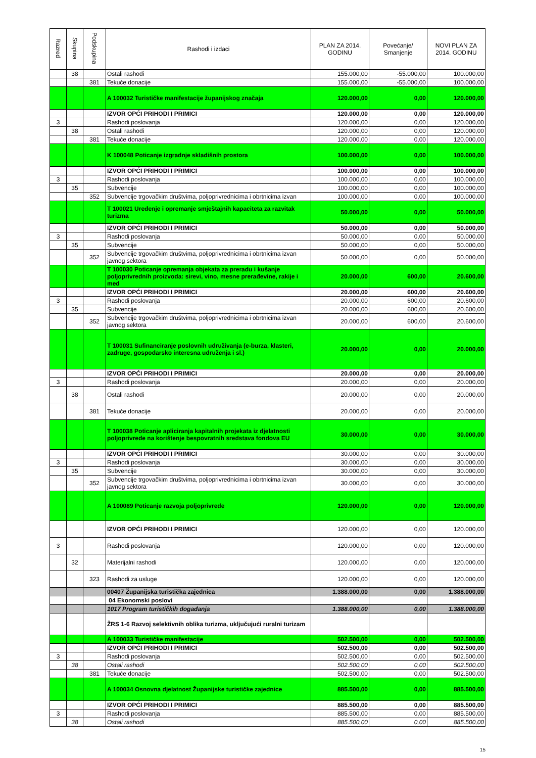| Razred | Skupina | Podskupina | Rashodi i izdaci | PLAN ZA 2014. GODINU | Povećanje/ Smanjenje | NOVI PLAN ZA 2014. GODINU |
| --- | --- | --- | --- | --- | --- | --- |
| | 38 | | Ostali rashodi | 155.000,00 | -55.000,00 | 100.000,00 |
| | | 381 | Tekuće donacije | 155.000,00 | -55.000,00 | 100.000,00 |
| | | | A 100032 Turističke manifestacije županijskog značaja | 120.000,00 | 0,00 | 120.000,00 |
| | | | IZVOR OPĆI PRIHODI I PRIMICI | 120.000,00 | 0,00 | 120.000,00 |
| 3 | | | Rashodi poslovanja | 120.000,00 | 0,00 | 120.000,00 |
| | 38 | | Ostali rashodi | 120.000,00 | 0,00 | 120.000,00 |
| | | 381 | Tekuće donacije | 120.000,00 | 0,00 | 120.000,00 |
| | | | K 100048 Poticanje izgradnje skladišnih prostora | 100.000,00 | 0,00 | 100.000,00 |
| | | | IZVOR OPĆI PRIHODI I PRIMICI | 100.000,00 | 0,00 | 100.000,00 |
| 3 | | | Rashodi poslovanja | 100.000,00 | 0,00 | 100.000,00 |
| | 35 | | Subvencije | 100.000,00 | 0,00 | 100.000,00 |
| | | 352 | Subvencije trgovačkim društvima, poljoprivrednicima i obrtnicima izvan | 100.000,00 | 0,00 | 100.000,00 |
| | | | T 100021 Uređenje i opremanje smještajnih kapaciteta za razvitak turizma | 50.000,00 | 0,00 | 50.000,00 |
| | | | IZVOR OPĆI PRIHODI I PRIMICI | 50.000,00 | 0,00 | 50.000,00 |
| 3 | | | Rashodi poslovanja | 50.000,00 | 0,00 | 50.000,00 |
| | 35 | | Subvencije | 50.000,00 | 0,00 | 50.000,00 |
| | | 352 | Subvencije trgovačkim društvima, poljoprivrednicima i obrtnicima izvan javnog sektora | 50.000,00 | 0,00 | 50.000,00 |
| | | | T 100030 Poticanje opremanja objekata za preradu i kušanje poljoprivrednih proizvoda: sirevi, vino, mesne prerađevine, rakije i med | 20.000,00 | 600,00 | 20.600,00 |
| | | | IZVOR OPĆI PRIHODI I PRIMICI | 20.000,00 | 600,00 | 20.600,00 |
| 3 | | | Rashodi poslovanja | 20.000,00 | 600,00 | 20.600,00 |
| | 35 | | Subvencije | 20.000,00 | 600,00 | 20.600,00 |
| | | 352 | Subvencije trgovačkim društvima, poljoprivrednicima i obrtnicima izvan javnog sektora | 20.000,00 | 600,00 | 20.600,00 |
| | | | T 100031 Sufinanciranje poslovnih udruživanja (e-burza, klasteri, zadruge, gospodarsko interesna udruženja i sl.) | 20.000,00 | 0,00 | 20.000,00 |
| | | | IZVOR OPĆI PRIHODI I PRIMICI | 20.000,00 | 0,00 | 20.000,00 |
| 3 | | | Rashodi poslovanja | 20.000,00 | 0,00 | 20.000,00 |
| | 38 | | Ostali rashodi | 20.000,00 | 0,00 | 20.000,00 |
| | | 381 | Tekuće donacije | 20.000,00 | 0,00 | 20.000,00 |
| | | | T 100038 Poticanje apliciranja kapitalnih projekata iz djelatnosti poljoprivrede na korištenje bespovratnih sredstava fondova EU | 30.000,00 | 0,00 | 30.000,00 |
| | | | IZVOR OPĆI PRIHODI I PRIMICI | 30.000,00 | 0,00 | 30.000,00 |
| 3 | | | Rashodi poslovanja | 30.000,00 | 0,00 | 30.000,00 |
| | 35 | | Subvencije | 30.000,00 | 0,00 | 30.000,00 |
| | | 352 | Subvencije trgovačkim društvima, poljoprivrednicima i obrtnicima izvan javnog sektora | 30.000,00 | 0,00 | 30.000,00 |
| | | | A 100089 Poticanje razvoja poljoprivrede | 120.000,00 | 0,00 | 120.000,00 |
| | | | IZVOR OPĆI PRIHODI I PRIMICI | 120.000,00 | 0,00 | 120.000,00 |
| 3 | | | Rashodi poslovanja | 120.000,00 | 0,00 | 120.000,00 |
| | 32 | | Materijalni rashodi | 120.000,00 | 0,00 | 120.000,00 |
| | | 323 | Rashodi za usluge | 120.000,00 | 0,00 | 120.000,00 |
| | | | 00407 Županijska turistička zajednica | 1.388.000,00 | 0,00 | 1.388.000,00 |
| | | | 04 Ekonomski poslovi | | | |
| | | | 1017 Program turističkih događanja | 1.388.000,00 | 0,00 | 1.388.000,00 |
| | | | ŽRS 1-6 Razvoj selektivnih oblika turizma, uključujući ruralni turizam | | | |
| | | | A 100033 Turističke manifestacije | 502.500,00 | 0,00 | 502.500,00 |
| | | | IZVOR OPĆI PRIHODI I PRIMICI | 502.500,00 | 0,00 | 502.500,00 |
| 3 | | | Rashodi poslovanja | 502.500,00 | 0,00 | 502.500,00 |
| | 38 | | Ostali rashodi | 502.500,00 | 0,00 | 502.500,00 |
| | | 381 | Tekuće donacije | 502.500,00 | 0,00 | 502.500,00 |
| | | | A 100034 Osnovna djelatnost Županijske turističke zajednice | 885.500,00 | 0,00 | 885.500,00 |
| | | | IZVOR OPĆI PRIHODI I PRIMICI | 885.500,00 | 0,00 | 885.500,00 |
| 3 | | | Rashodi poslovanja | 885.500,00 | 0,00 | 885.500,00 |
| | 38 | | Ostali rashodi | 885.500,00 | 0,00 | 885.500,00 |
15